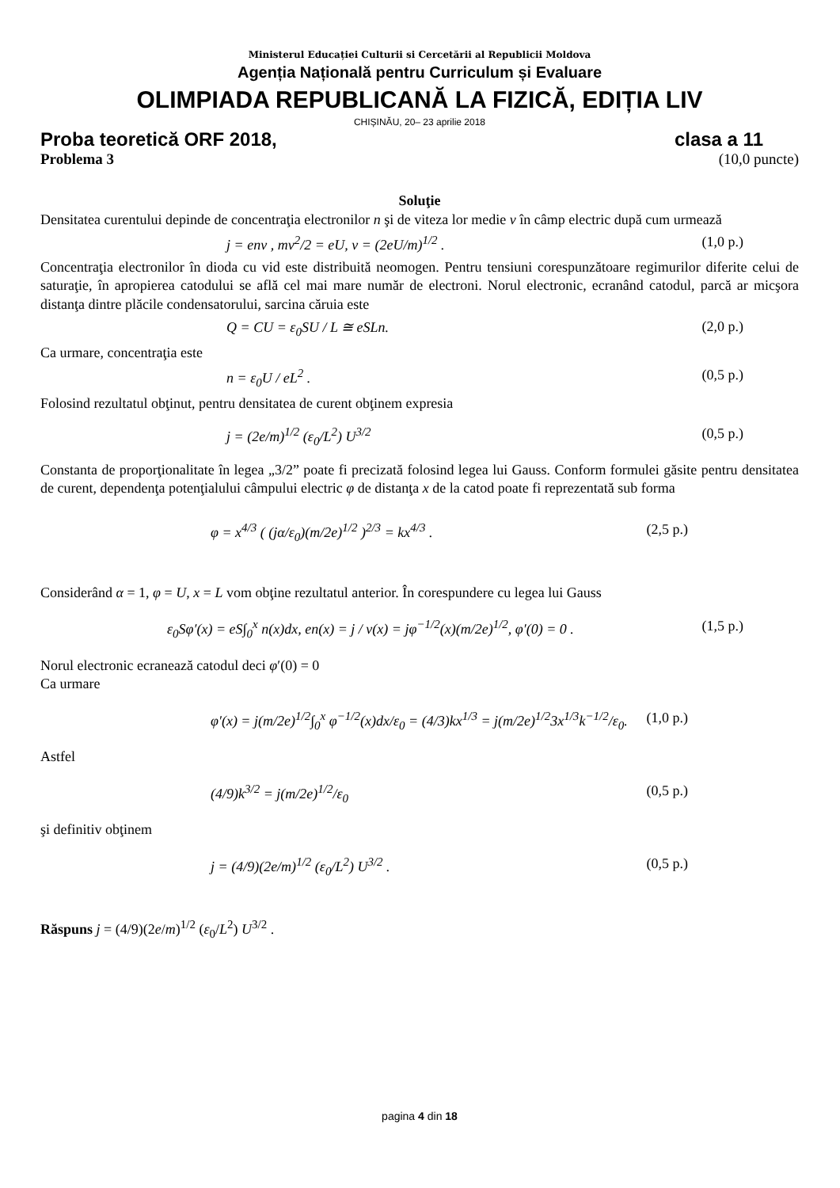Ministerul Educației Culturii si Cercetării al Republicii Moldova
Agenția Națională pentru Curriculum și Evaluare
OLIMPIADA REPUBLICANĂ LA FIZICĂ, EDIȚIA LIV
CHIȘINĂU, 20– 23 aprilie 2018
Proba teoretică ORF 2018, clasa a 11
Problema 3 (10,0 puncte)
Soluţie
Densitatea curentului depinde de concentraţia electronilor n şi de viteza lor medie v în câmp electric după cum urmează
j = env , mv<sup>2</sup>/2 = eU, v = (2eU/m)<sup>1/2</sup> . (1,0 p.)
Concentraţia electronilor în dioda cu vid este distribuită neomogen. Pentru tensiuni corespunzătoare regimurilor diferite celui de saturaţie, în apropierea catodului se află cel mai mare număr de electroni. Norul electronic, ecranând catodul, parcă ar micşora distanţa dintre plăcile condensatorului, sarcina căruia este
Q = CU = ε<sub>0</sub>SU / L ≅ eSLn. (2,0 p.)
Ca urmare, concentraţia este
n = ε<sub>0</sub>U / eL<sup>2</sup> . (0,5 p.)
Folosind rezultatul obţinut, pentru densitatea de curent obţinem expresia
j = (2e/m)<sup>1/2</sup> (ε<sub>0</sub>/L<sup>2</sup>) U<sup>3/2</sup> (0,5 p.)
Constanta de proporţionalitate în legea „3/2” poate fi precizată folosind legea lui Gauss. Conform formulei găsite pentru densitatea de curent, dependenţa potenţialului câmpului electric φ de distanţa x de la catod poate fi reprezentată sub forma
φ = x<sup>4/3</sup> ( (jα/ε<sub>0</sub>)(m/2e)<sup>1/2</sup> )<sup>2/3</sup> = kx<sup>4/3</sup> . (2,5 p.)
Considerând α = 1, φ = U, x = L vom obţine rezultatul anterior. În corespundere cu legea lui Gauss
ε<sub>0</sub>Sφ′(x) = eS∫<sub>0</sub><sup>x</sup> n(x)dx, en(x) = j / v(x) = jφ<sup>−1/2</sup>(x)(m/2e)<sup>1/2</sup>, φ′(0) = 0 . (1,5 p.)
Norul electronic ecranează catodul deci φ′(0) = 0
Ca urmare
φ′(x) = j(m/2e)<sup>1/2</sup>∫<sub>0</sub><sup>x</sup> φ<sup>−1/2</sup>(x)dx/ε<sub>0</sub> = (4/3)kx<sup>1/3</sup> = j(m/2e)<sup>1/2</sup>3x<sup>1/3</sup>k<sup>−1/2</sup>/ε<sub>0</sub>. (1,0 p.)
Astfel
(4/9)k<sup>3/2</sup> = j(m/2e)<sup>1/2</sup>/ε<sub>0</sub> (0,5 p.)
şi definitiv obţinem
j = (4/9)(2e/m)<sup>1/2</sup> (ε<sub>0</sub>/L<sup>2</sup>) U<sup>3/2</sup> . (0,5 p.)
Răspuns j = (4/9)(2e/m)<sup>1/2</sup> (ε<sub>0</sub>/L<sup>2</sup>) U<sup>3/2</sup> .
pagina 4 din 18